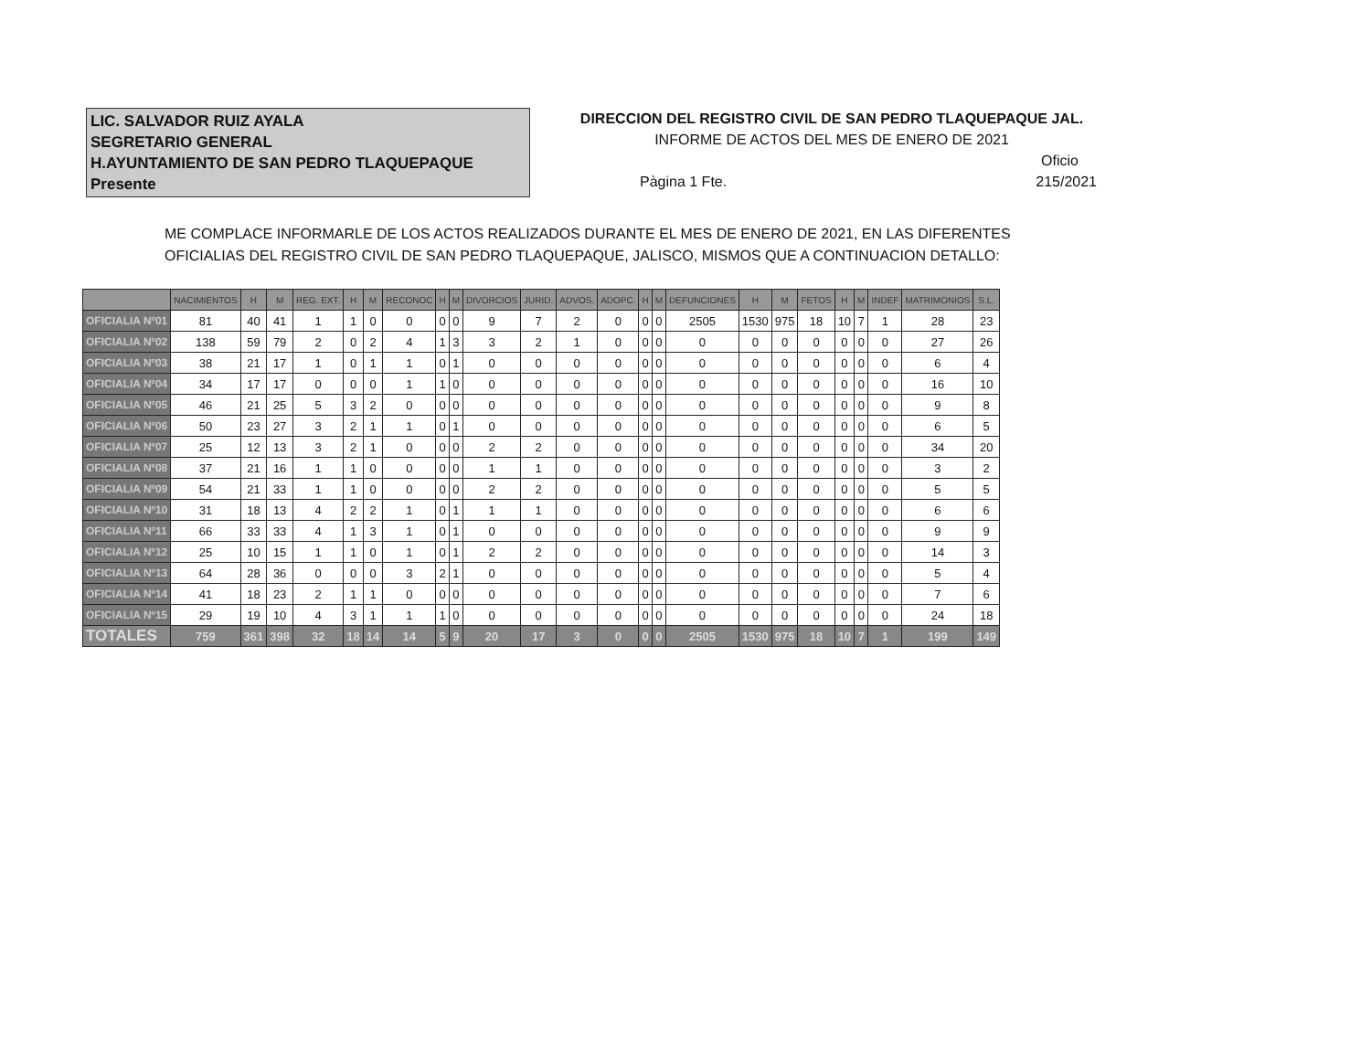LIC. SALVADOR RUIZ AYALA
SEGRETARIO GENERAL
H.AYUNTAMIENTO DE SAN PEDRO TLAQUEPAQUE
Presente
DIRECCION DEL REGISTRO CIVIL DE SAN PEDRO TLAQUEPAQUE JAL.
INFORME DE ACTOS DEL MES DE ENERO DE 2021
Oficio
Pàgina 1 Fte. 215/2021
ME COMPLACE INFORMARLE DE LOS ACTOS REALIZADOS DURANTE EL MES DE ENERO DE 2021, EN LAS DIFERENTES
OFICIALIAS DEL REGISTRO CIVIL DE SAN PEDRO TLAQUEPAQUE, JALISCO, MISMOS QUE A CONTINUACION DETALLO:
| | NACIMIENTOS | H | M | REG. EXT. | H | M | RECONOC | H | M | DIVORCIOS | JURID. | ADVOS. | ADOPC. | H | M | DEFUNCIONES | H | M | FETOS | H | M | INDEF | MATRIMONIOS | S.L. |
| --- | --- | --- | --- | --- | --- | --- | --- | --- | --- | --- | --- | --- | --- | --- | --- | --- | --- | --- | --- | --- | --- | --- | --- | --- |
| OFICIALIA Nº01 | 81 | 40 | 41 | 1 | 1 | 0 | 0 | 0 | 0 | 9 | 7 | 2 | 0 | 0 | 0 | 2505 | 1530 | 975 | 18 | 10 | 7 | 1 | 28 | 23 |
| OFICIALIA Nº02 | 138 | 59 | 79 | 2 | 0 | 2 | 4 | 1 | 3 | 3 | 2 | 1 | 0 | 0 | 0 | 0 | 0 | 0 | 0 | 0 | 0 | 0 | 27 | 26 |
| OFICIALIA Nº03 | 38 | 21 | 17 | 1 | 0 | 1 | 1 | 0 | 1 | 0 | 0 | 0 | 0 | 0 | 0 | 0 | 0 | 0 | 0 | 0 | 0 | 0 | 6 | 4 |
| OFICIALIA Nº04 | 34 | 17 | 17 | 0 | 0 | 0 | 1 | 1 | 0 | 0 | 0 | 0 | 0 | 0 | 0 | 0 | 0 | 0 | 0 | 0 | 0 | 0 | 16 | 10 |
| OFICIALIA Nº05 | 46 | 21 | 25 | 5 | 3 | 2 | 0 | 0 | 0 | 0 | 0 | 0 | 0 | 0 | 0 | 0 | 0 | 0 | 0 | 0 | 0 | 0 | 9 | 8 |
| OFICIALIA Nº06 | 50 | 23 | 27 | 3 | 2 | 1 | 1 | 0 | 1 | 0 | 0 | 0 | 0 | 0 | 0 | 0 | 0 | 0 | 0 | 0 | 0 | 0 | 6 | 5 |
| OFICIALIA Nº07 | 25 | 12 | 13 | 3 | 2 | 1 | 0 | 0 | 0 | 2 | 2 | 0 | 0 | 0 | 0 | 0 | 0 | 0 | 0 | 0 | 0 | 0 | 34 | 20 |
| OFICIALIA Nº08 | 37 | 21 | 16 | 1 | 1 | 0 | 0 | 0 | 0 | 1 | 1 | 0 | 0 | 0 | 0 | 0 | 0 | 0 | 0 | 0 | 0 | 0 | 3 | 2 |
| OFICIALIA Nº09 | 54 | 21 | 33 | 1 | 1 | 0 | 0 | 0 | 0 | 2 | 2 | 0 | 0 | 0 | 0 | 0 | 0 | 0 | 0 | 0 | 0 | 0 | 5 | 5 |
| OFICIALIA Nº10 | 31 | 18 | 13 | 4 | 2 | 2 | 1 | 0 | 1 | 1 | 1 | 0 | 0 | 0 | 0 | 0 | 0 | 0 | 0 | 0 | 0 | 0 | 6 | 6 |
| OFICIALIA Nº11 | 66 | 33 | 33 | 4 | 1 | 3 | 1 | 0 | 1 | 0 | 0 | 0 | 0 | 0 | 0 | 0 | 0 | 0 | 0 | 0 | 0 | 0 | 9 | 9 |
| OFICIALIA Nº12 | 25 | 10 | 15 | 1 | 1 | 0 | 1 | 0 | 1 | 2 | 2 | 0 | 0 | 0 | 0 | 0 | 0 | 0 | 0 | 0 | 0 | 0 | 14 | 3 |
| OFICIALIA Nº13 | 64 | 28 | 36 | 0 | 0 | 0 | 3 | 2 | 1 | 0 | 0 | 0 | 0 | 0 | 0 | 0 | 0 | 0 | 0 | 0 | 0 | 0 | 5 | 4 |
| OFICIALIA Nº14 | 41 | 18 | 23 | 2 | 1 | 1 | 0 | 0 | 0 | 0 | 0 | 0 | 0 | 0 | 0 | 0 | 0 | 0 | 0 | 0 | 0 | 0 | 7 | 6 |
| OFICIALIA Nº15 | 29 | 19 | 10 | 4 | 3 | 1 | 1 | 1 | 0 | 0 | 0 | 0 | 0 | 0 | 0 | 0 | 0 | 0 | 0 | 0 | 0 | 0 | 24 | 18 |
| TOTALES | 759 | 361 | 398 | 32 | 18 | 14 | 14 | 5 | 9 | 20 | 17 | 3 | 0 | 0 | 0 | 2505 | 1530 | 975 | 18 | 10 | 7 | 1 | 199 | 149 |